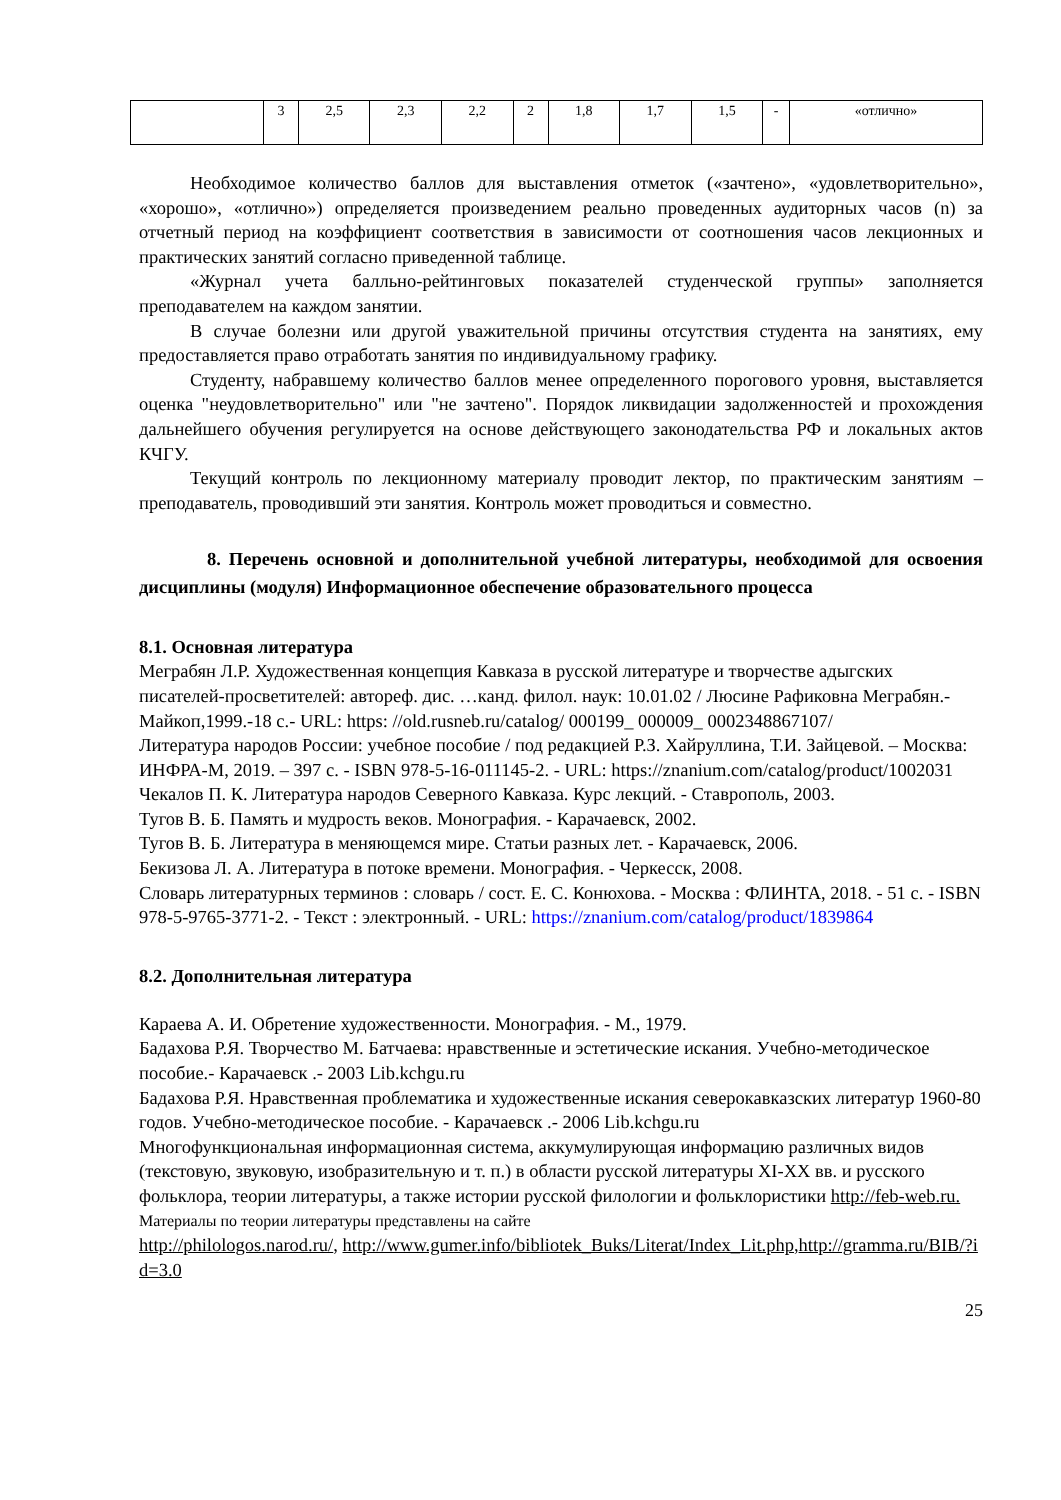| | 3 | 2,5 | 2,3 | 2,2 | 2 | 1,8 | 1,7 | 1,5 | - | «отлично» |
Необходимое количество баллов для выставления отметок («зачтено», «удовлетворительно», «хорошо», «отлично») определяется произведением реально проведенных аудиторных часов (n) за отчетный период на коэффициент соответствия в зависимости от соотношения часов лекционных и практических занятий согласно приведенной таблице.
«Журнал учета балльно-рейтинговых показателей студенческой группы» заполняется преподавателем на каждом занятии.
В случае болезни или другой уважительной причины отсутствия студента на занятиях, ему предоставляется право отработать занятия по индивидуальному графику.
Студенту, набравшему количество баллов менее определенного порогового уровня, выставляется оценка "неудовлетворительно" или "не зачтено". Порядок ликвидации задолженностей и прохождения дальнейшего обучения регулируется на основе действующего законодательства РФ и локальных актов КЧГУ.
Текущий контроль по лекционному материалу проводит лектор, по практическим занятиям – преподаватель, проводивший эти занятия. Контроль может проводиться и совместно.
8. Перечень основной и дополнительной учебной литературы, необходимой для освоения дисциплины (модуля) Информационное обеспечение образовательного процесса
8.1. Основная литература
Меграбян Л.Р. Художественная концепция Кавказа в русской литературе и творчестве адыгских писателей-просветителей: автореф. дис. …канд. филол. наук: 10.01.02 / Люсине Рафиковна Меграбян.- Майкоп,1999.-18 с.- URL: https: //old.rusneb.ru/catalog/ 000199_ 000009_ 0002348867107/
Литература народов России: учебное пособие / под редакцией Р.З. Хайруллина, Т.И. Зайцевой. – Москва: ИНФРА-М, 2019. – 397 с. - ISBN 978-5-16-011145-2. - URL: https://znanium.com/catalog/product/1002031
Чекалов П. К. Литература народов Северного Кавказа. Курс лекций. - Ставрополь, 2003.
Тугов В. Б. Память и мудрость веков. Монография. - Карачаевск, 2002.
Тугов В. Б. Литература в меняющемся мире. Статьи разных лет. - Карачаевск, 2006.
Бекизова Л. А. Литература в потоке времени. Монография. - Черкесск, 2008.
Словарь литературных терминов : словарь / сост. Е. С. Конюхова. - Москва : ФЛИНТА, 2018. - 51 с. - ISBN 978-5-9765-3771-2. - Текст : электронный. - URL: https://znanium.com/catalog/product/1839864
8.2. Дополнительная литература
Караева А. И. Обретение художественности. Монография. - М., 1979.
Бадахова Р.Я. Творчество М. Батчаева: нравственные и эстетические искания. Учебно-методическое пособие.- Карачаевск .- 2003 Lib.kchgu.ru
Бадахова Р.Я. Нравственная проблематика и художественные искания северокавказских литератур 1960-80 годов. Учебно-методическое пособие. - Карачаевск .- 2006 Lib.kchgu.ru
Многофункциональная информационная система, аккумулирующая информацию различных видов (текстовую, звуковую, изобразительную и т. п.) в области русской литературы XI-XX вв. и русского фольклора, теории литературы, а также истории русской филологии и фольклористики http://feb-web.ru.
Материалы по теории литературы представлены на сайте
http://philologos.narod.ru/, http://www.gumer.info/bibliotek_Buks/Literat/Index_Lit.php,http://gramma.ru/BIB/?id=3.0
25